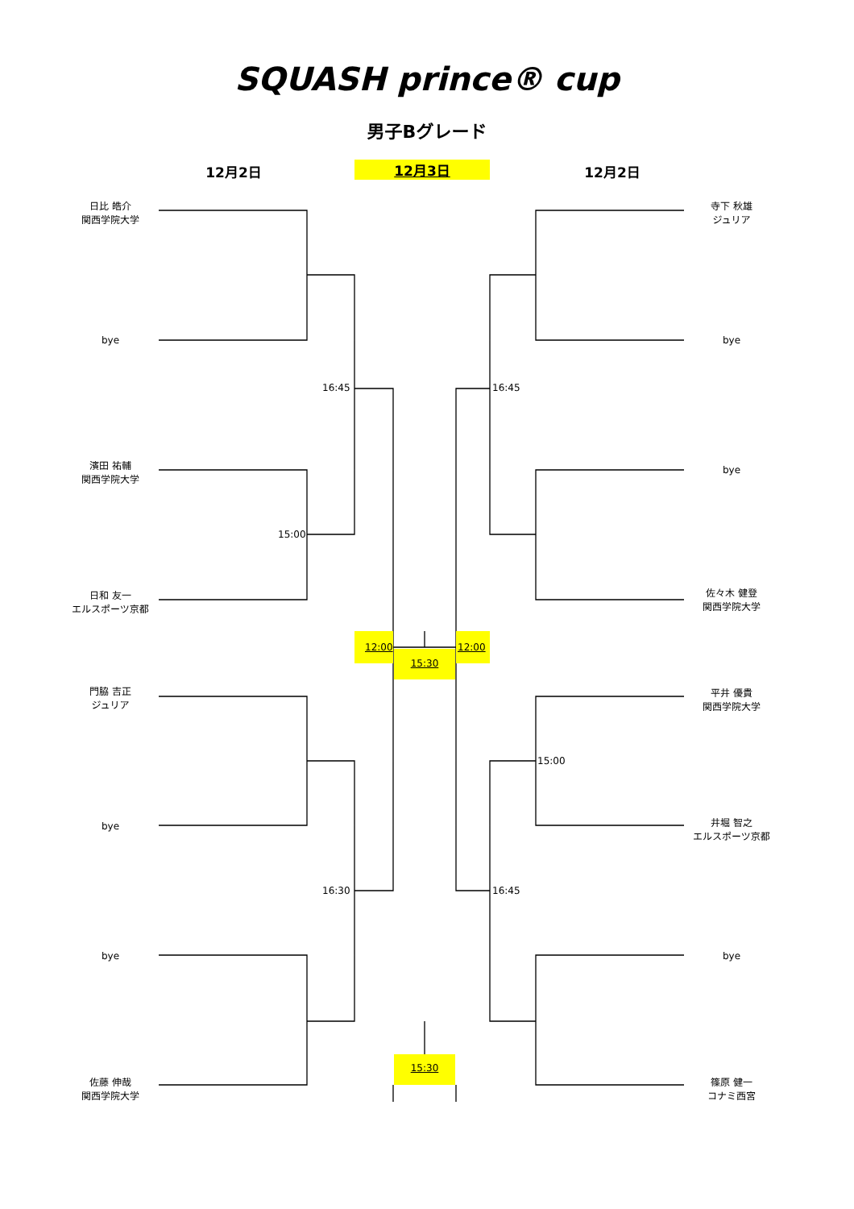SQUASH prince® cup
男子Bグレード
12月2日 12月3日 12月2日
日比 皓介
関西学院大学
bye
濱田 祐輔
関西学院大学
日和 友一
エルスポーツ京都
門脇 吉正
ジュリア
bye
bye
佐藤 伸哉
関西学院大学
寺下 秋雄
ジュリア
bye
bye
佐々木 健登
関西学院大学
平井 優貴
関西学院大学
井堀 智之
エルスポーツ京都
bye
篠原 健一
コナミ西宮
16:45
15:00
16:30
16:45
15:00
16:45
12:00 12:00
15:30
15:30